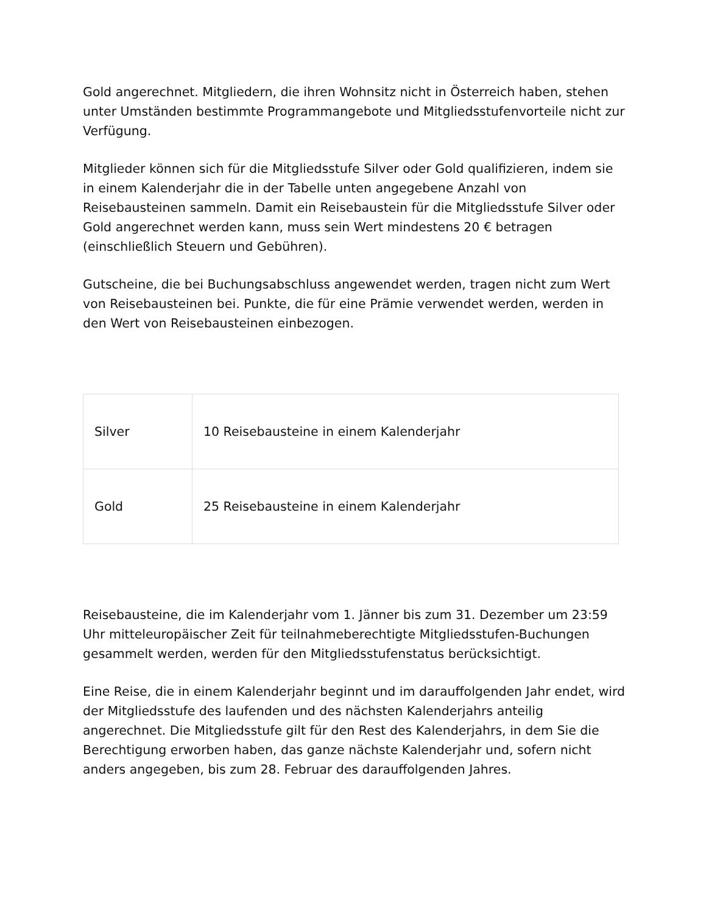Gold angerechnet. Mitgliedern, die ihren Wohnsitz nicht in Österreich haben, stehen unter Umständen bestimmte Programmangebote und Mitgliedsstufenvorteile nicht zur Verfügung.
Mitglieder können sich für die Mitgliedsstufe Silver oder Gold qualifizieren, indem sie in einem Kalenderjahr die in der Tabelle unten angegebene Anzahl von Reisebausteinen sammeln. Damit ein Reisebaustein für die Mitgliedsstufe Silver oder Gold angerechnet werden kann, muss sein Wert mindestens 20 € betragen (einschließlich Steuern und Gebühren).
Gutscheine, die bei Buchungsabschluss angewendet werden, tragen nicht zum Wert von Reisebausteinen bei. Punkte, die für eine Prämie verwendet werden, werden in den Wert von Reisebausteinen einbezogen.
| Silver | 10 Reisebausteine in einem Kalenderjahr |
| Gold | 25 Reisebausteine in einem Kalenderjahr |
Reisebausteine, die im Kalenderjahr vom 1. Jänner bis zum 31. Dezember um 23:59 Uhr mitteleuropäischer Zeit für teilnahmeberechtigte Mitgliedsstufen-Buchungen gesammelt werden, werden für den Mitgliedsstufenstatus berücksichtigt.
Eine Reise, die in einem Kalenderjahr beginnt und im darauffolgenden Jahr endet, wird der Mitgliedsstufe des laufenden und des nächsten Kalenderjahrs anteilig angerechnet. Die Mitgliedsstufe gilt für den Rest des Kalenderjahrs, in dem Sie die Berechtigung erworben haben, das ganze nächste Kalenderjahr und, sofern nicht anders angegeben, bis zum 28. Februar des darauffolgenden Jahres.